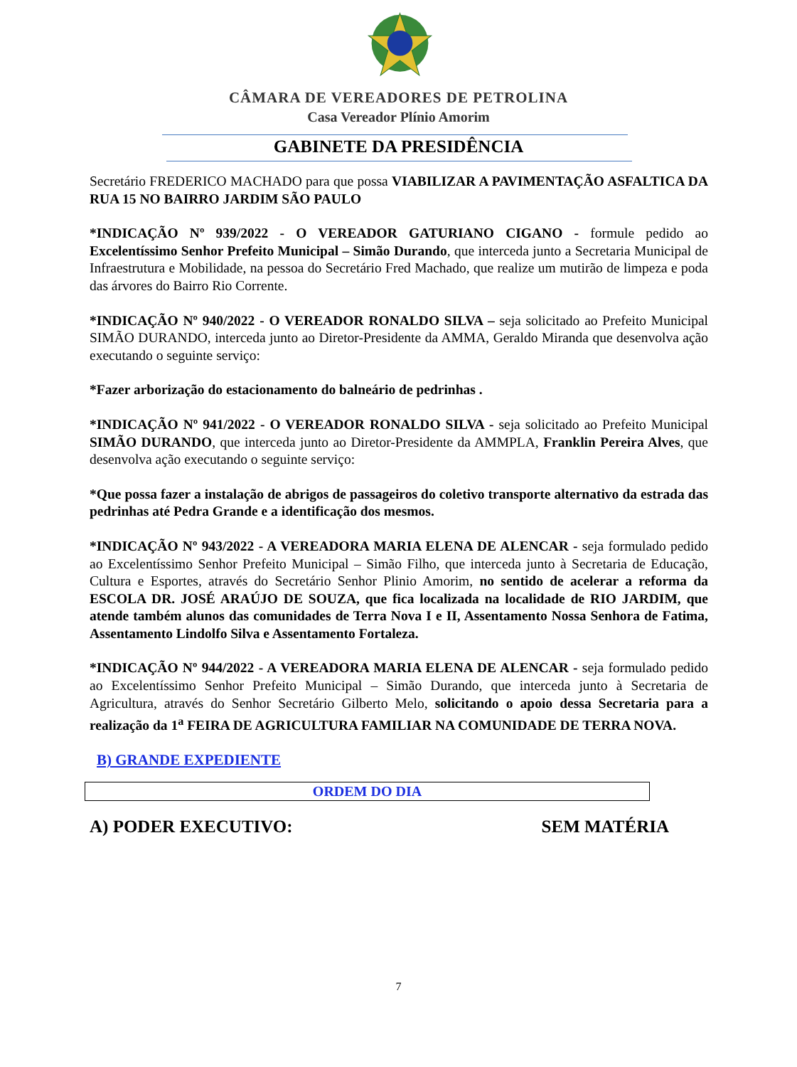CÂMARA DE VEREADORES DE PETROLINA
Casa Vereador Plínio Amorim
GABINETE DA PRESIDÊNCIA
Secretário FREDERICO MACHADO para que possa VIABILIZAR A PAVIMENTAÇÃO ASFALTICA DA RUA 15 NO BAIRRO JARDIM SÃO PAULO
*INDICAÇÃO Nº 939/2022 - O VEREADOR GATURIANO CIGANO - formule pedido ao Excelentíssimo Senhor Prefeito Municipal – Simão Durando, que interceda junto a Secretaria Municipal de Infraestrutura e Mobilidade, na pessoa do Secretário Fred Machado, que realize um mutirão de limpeza e poda das árvores do Bairro Rio Corrente.
*INDICAÇÃO Nº 940/2022 - O VEREADOR RONALDO SILVA – seja solicitado ao Prefeito Municipal SIMÃO DURANDO, interceda junto ao Diretor-Presidente da AMMA, Geraldo Miranda que desenvolva ação executando o seguinte serviço:
*Fazer arborização do estacionamento do balneário de pedrinhas .
*INDICAÇÃO Nº 941/2022 - O VEREADOR RONALDO SILVA - seja solicitado ao Prefeito Municipal SIMÃO DURANDO, que interceda junto ao Diretor-Presidente da AMMPLA, Franklin Pereira Alves, que desenvolva ação executando o seguinte serviço:
*Que possa fazer a instalação de abrigos de passageiros do coletivo transporte alternativo da estrada das pedrinhas até Pedra Grande e a identificação dos mesmos.
*INDICAÇÃO Nº 943/2022 - A VEREADORA MARIA ELENA DE ALENCAR - seja formulado pedido ao Excelentíssimo Senhor Prefeito Municipal – Simão Filho, que interceda junto à Secretaria de Educação, Cultura e Esportes, através do Secretário Senhor Plinio Amorim, no sentido de acelerar a reforma da ESCOLA DR. JOSÉ ARAÚJO DE SOUZA, que fica localizada na localidade de RIO JARDIM, que atende também alunos das comunidades de Terra Nova I e II, Assentamento Nossa Senhora de Fatima, Assentamento Lindolfo Silva e Assentamento Fortaleza.
*INDICAÇÃO Nº 944/2022 - A VEREADORA MARIA ELENA DE ALENCAR - seja formulado pedido ao Excelentíssimo Senhor Prefeito Municipal – Simão Durando, que interceda junto à Secretaria de Agricultura, através do Senhor Secretário Gilberto Melo, solicitando o apoio dessa Secretaria para a realização da 1<sup>a</sup> FEIRA DE AGRICULTURA FAMILIAR NA COMUNIDADE DE TERRA NOVA.
B) GRANDE EXPEDIENTE
ORDEM DO DIA
A) PODER EXECUTIVO: SEM MATÉRIA
7